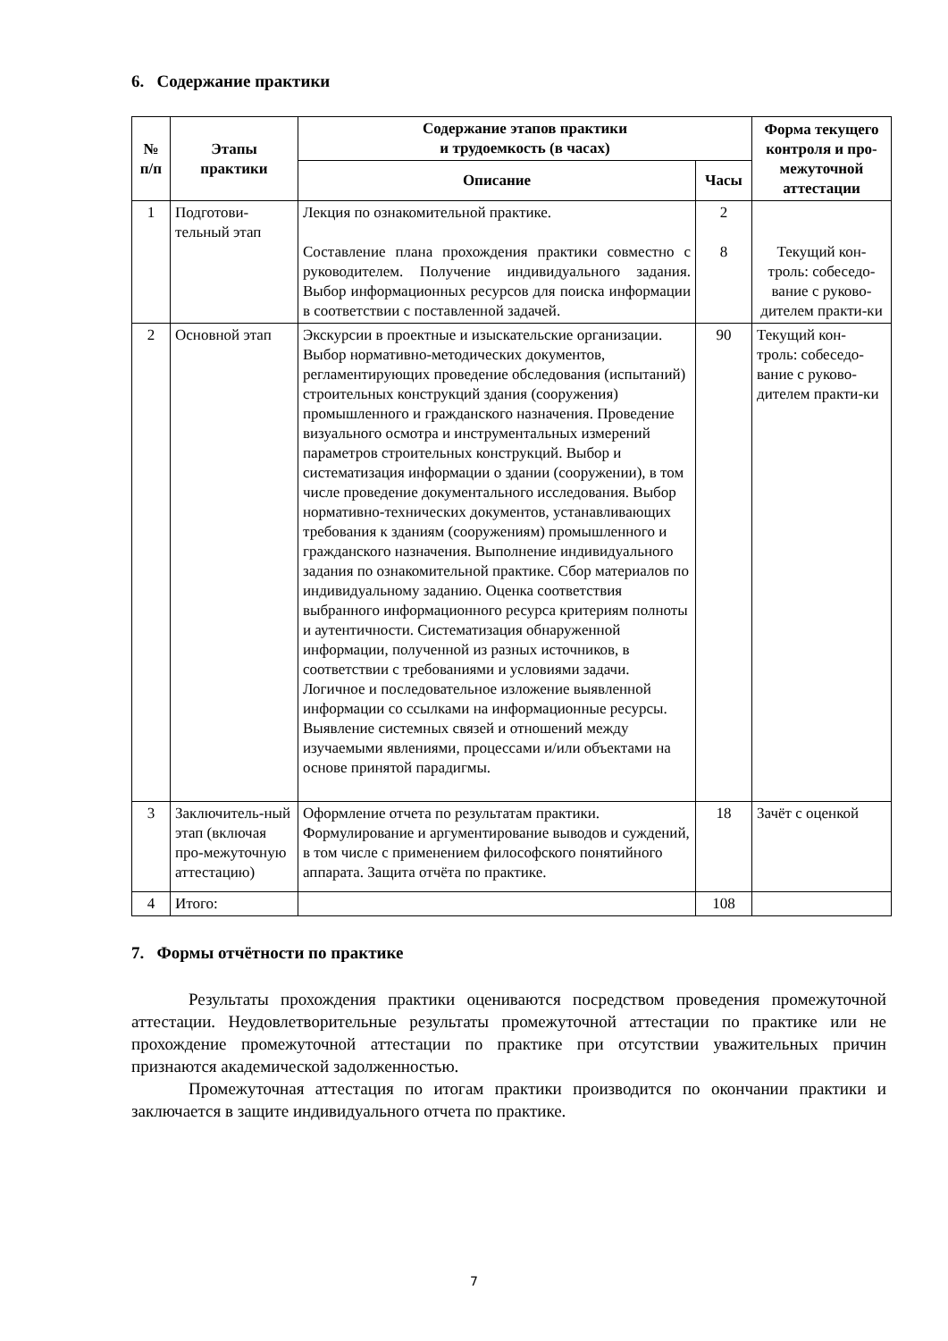6. Содержание практики
| № п/п | Этапы практики | Содержание этапов практики и трудоемкость (в часах) | | Форма текущего контроля и про-межуточной аттестации |
| --- | --- | --- | --- | --- |
| | | Описание | Часы | |
| 1 | Подготови- тельный этап | Лекция по ознакомительной практике. Составление плана прохождения практики совместно с руководителем. Получение индивидуального задания. Выбор информационных ресурсов для поиска информации в соответствии с поставленной задачей. | 2 8 | Текущий кон-троль: собеседо-вание с руково-дителем практи-ки |
| 2 | Основной этап | Экскурсии в проектные и изыскательские организации. Выбор нормативно-методических документов, регламентирующих проведение обследования (испытаний) строительных конструкций здания (сооружения) промышленного и гражданского назначения. Проведение визуального осмотра и инструментальных измерений параметров строительных конструкций. Выбор и систематизация информации о здании (сооружении), в том числе проведение документального исследования. Выбор нормативно-технических документов, устанавливающих требования к зданиям (сооружениям) промышленного и гражданского назначения. Выполнение индивидуального задания по ознакомительной практике. Сбор материалов по индивидуальному заданию. Оценка соответствия выбранного информационного ресурса критериям полноты и аутентичности. Систематизация обнаруженной информации, полученной из разных источников, в соответствии с требованиями и условиями задачи. Логичное и последовательное изложение выявленной информации со ссылками на информационные ресурсы. Выявление системных связей и отношений между изучаемыми явлениями, процессами и/или объектами на основе принятой парадигмы. | 90 | Текущий кон-троль: собеседо-вание с руково-дителем практи-ки |
| 3 | Заключитель-ный этап (включая про-межуточную аттестацию) | Оформление отчета по результатам практики. Формулирование и аргументирование выводов и суждений, в том числе с применением философского понятийного аппарата. Защита отчёта по практике. | 18 | Зачёт с оценкой |
| 4 | Итого: | | 108 | |
7. Формы отчётности по практике
Результаты прохождения практики оцениваются посредством проведения промежуточной аттестации. Неудовлетворительные результаты промежуточной аттестации по практике или не прохождение промежуточной аттестации по практике при отсутствии уважительных причин признаются академической задолженностью.
Промежуточная аттестация по итогам практики производится по окончании практики и заключается в защите индивидуального отчета по практике.
7